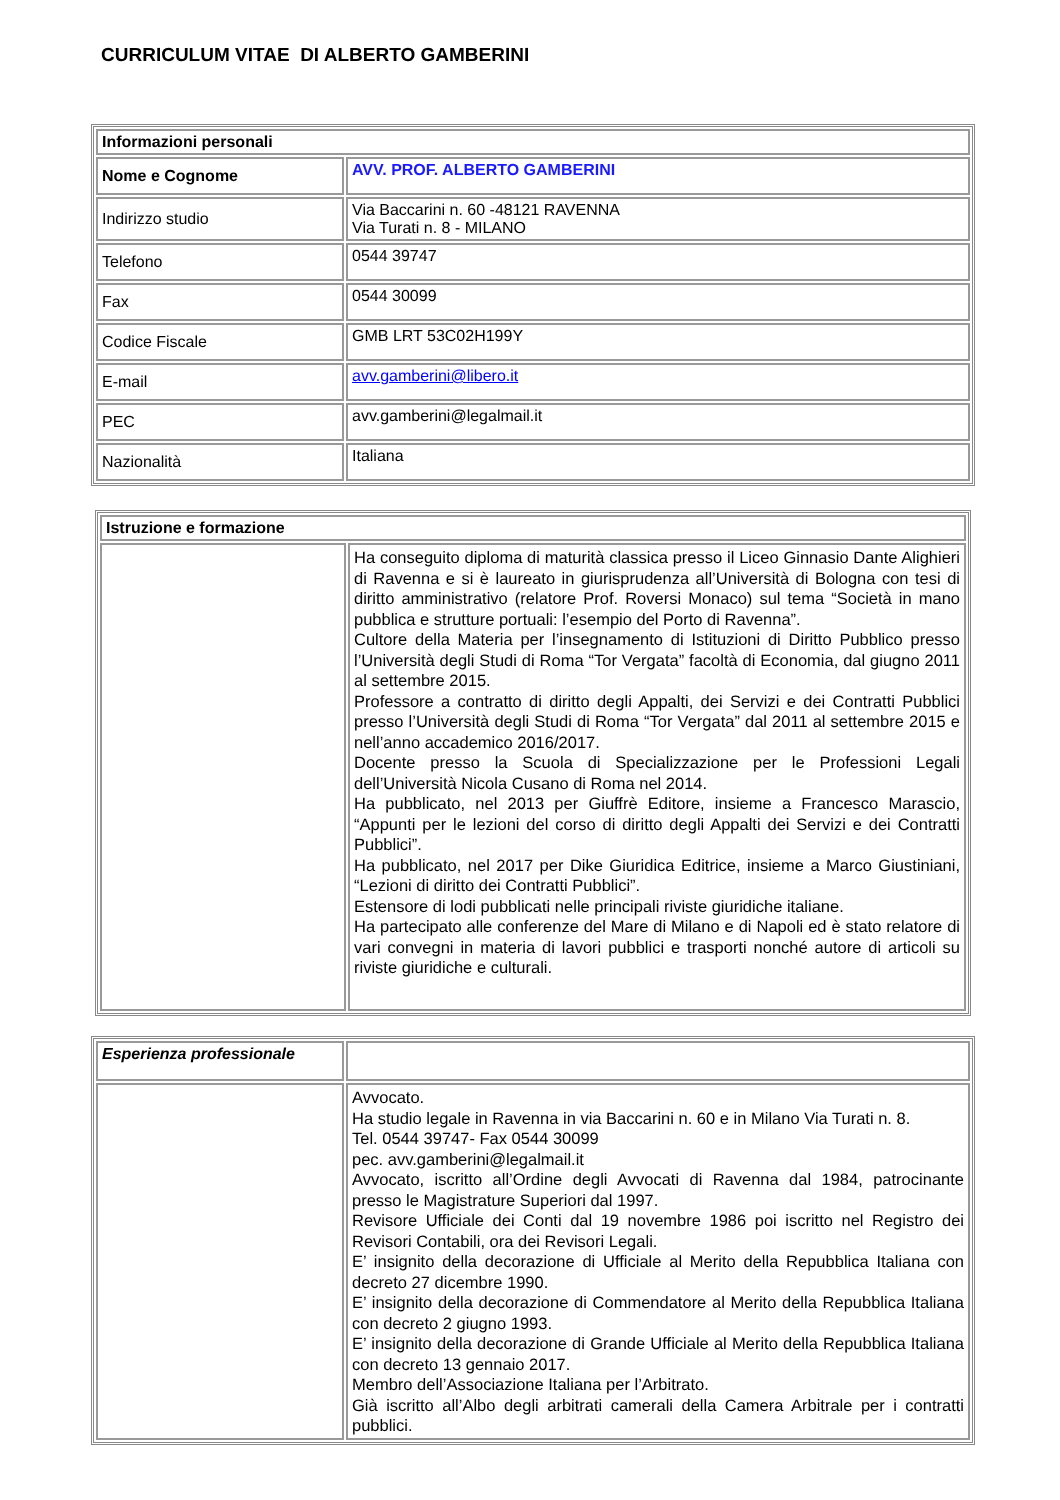CURRICULUM VITAE DI ALBERTO GAMBERINI
| Informazioni personali | |
| Nome e Cognome | AVV. PROF. ALBERTO GAMBERINI |
| Indirizzo studio | Via Baccarini n. 60 -48121 RAVENNA Via Turati n. 8 - MILANO |
| Telefono | 0544 39747 |
| Fax | 0544 30099 |
| Codice Fiscale | GMB LRT 53C02H199Y |
| E-mail | avv.gamberini@libero.it |
| PEC | avv.gamberini@legalmail.it |
| Nazionalità | Italiana |
| Istruzione e formazione | |
| | Ha conseguito diploma di maturità classica presso il Liceo Ginnasio Dante Alighieri di Ravenna e si è laureato in giurisprudenza all’Università di Bologna con tesi di diritto amministrativo (relatore Prof. Roversi Monaco) sul tema “Società in mano pubblica e strutture portuali: l’esempio del Porto di Ravenna”. Cultore della Materia per l’insegnamento di Istituzioni di Diritto Pubblico presso l’Università degli Studi di Roma “Tor Vergata” facoltà di Economia, dal giugno 2011 al settembre 2015. Professore a contratto di diritto degli Appalti, dei Servizi e dei Contratti Pubblici presso l’Università degli Studi di Roma “Tor Vergata” dal 2011 al settembre 2015 e nell’anno accademico 2016/2017. Docente presso la Scuola di Specializzazione per le Professioni Legali dell’Università Nicola Cusano di Roma nel 2014. Ha pubblicato, nel 2013 per Giuffrè Editore, insieme a Francesco Marascio, “Appunti per le lezioni del corso di diritto degli Appalti dei Servizi e dei Contratti Pubblici”. Ha pubblicato, nel 2017 per Dike Giuridica Editrice, insieme a Marco Giustiniani, “Lezioni di diritto dei Contratti Pubblici”. Estensore di lodi pubblicati nelle principali riviste giuridiche italiane. Ha partecipato alle conferenze del Mare di Milano e di Napoli ed è stato relatore di vari convegni in materia di lavori pubblici e trasporti nonché autore di articoli su riviste giuridiche e culturali. |
| Esperienza professionale | |
| | Avvocato. Ha studio legale in Ravenna in via Baccarini n. 60 e in Milano Via Turati n. 8. Tel. 0544 39747- Fax 0544 30099 pec. avv.gamberini@legalmail.it Avvocato, iscritto all’Ordine degli Avvocati di Ravenna dal 1984, patrocinante presso le Magistrature Superiori dal 1997. Revisore Ufficiale dei Conti dal 19 novembre 1986 poi iscritto nel Registro dei Revisori Contabili, ora dei Revisori Legali. E’ insignito della decorazione di Ufficiale al Merito della Repubblica Italiana con decreto 27 dicembre 1990. E’ insignito della decorazione di Commendatore al Merito della Repubblica Italiana con decreto 2 giugno 1993. E’ insignito della decorazione di Grande Ufficiale al Merito della Repubblica Italiana con decreto 13 gennaio 2017. Membro dell’Associazione Italiana per l’Arbitrato. Già iscritto all’Albo degli arbitrati camerali della Camera Arbitrale per i contratti pubblici. |